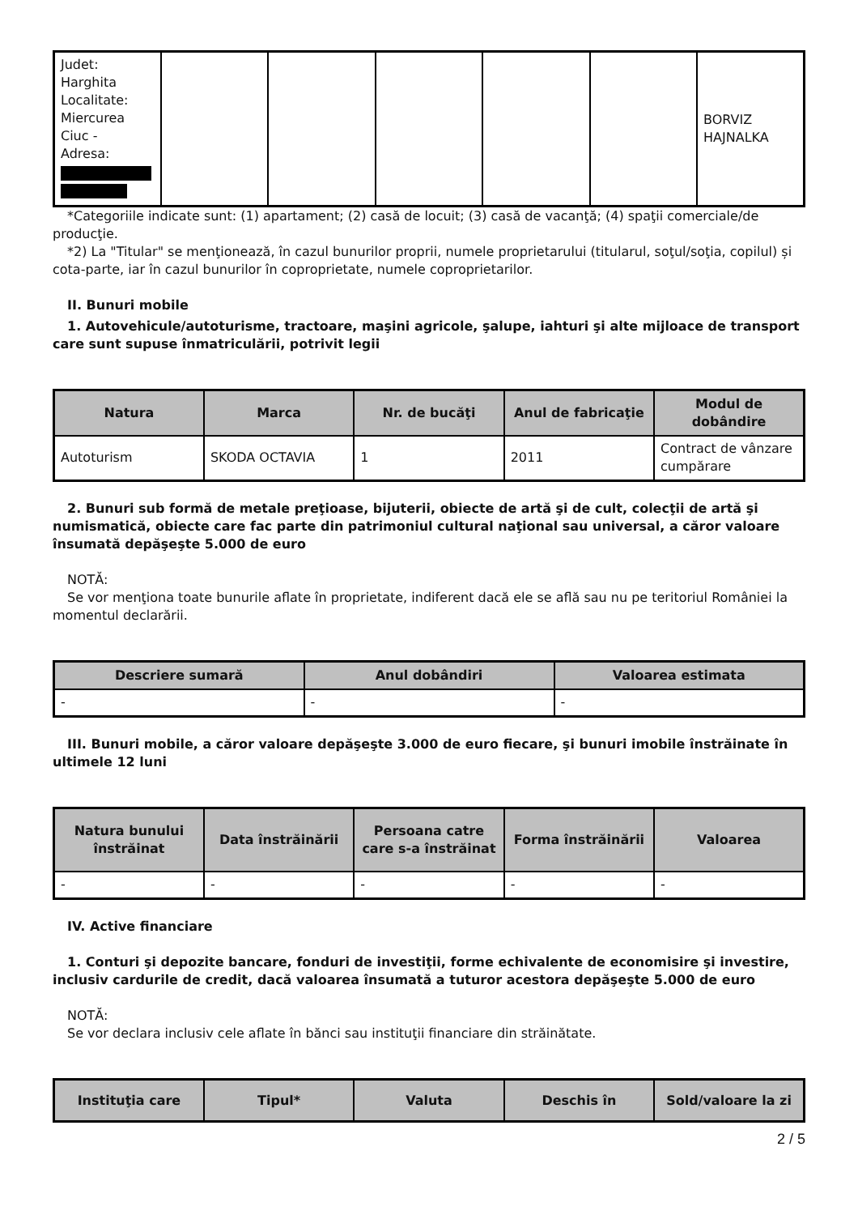| Judet: Harghita Localitate: Miercurea Ciuc - Adresa: | | | | | | BORVIZ HAJNALKA |
*Categoriile indicate sunt: (1) apartament; (2) casă de locuit; (3) casă de vacanţă; (4) spaţii comerciale/de producţie.
*2) La "Titular" se menţionează, în cazul bunurilor proprii, numele proprietarului (titularul, soţul/soţia, copilul) și cota-parte, iar în cazul bunurilor în coproprietate, numele coproprietarilor.
II. Bunuri mobile
1. Autovehicule/autoturisme, tractoare, maşini agricole, şalupe, iahturi şi alte mijloace de transport care sunt supuse înmatriculării, potrivit legii
| Natura | Marca | Nr. de bucăţi | Anul de fabricaţie | Modul de dobândire |
| --- | --- | --- | --- | --- |
| Autoturism | SKODA OCTAVIA | 1 | 2011 | Contract de vânzare cumpărare |
2. Bunuri sub formă de metale preţioase, bijuterii, obiecte de artă şi de cult, colecţii de artă şi numismatică, obiecte care fac parte din patrimoniul cultural naţional sau universal, a căror valoare însumată depăşeşte 5.000 de euro
NOTĂ:
Se vor menţiona toate bunurile aflate în proprietate, indiferent dacă ele se află sau nu pe teritoriul României la momentul declarării.
| Descriere sumară | Anul dobândiri | Valoarea estimata |
| --- | --- | --- |
| - | - | - |
III. Bunuri mobile, a căror valoare depăşeşte 3.000 de euro fiecare, şi bunuri imobile înstrăinate în ultimele 12 luni
| Natura bunului înstrăinat | Data înstrăinării | Persoana catre care s-a înstrăinat | Forma înstrăinării | Valoarea |
| --- | --- | --- | --- | --- |
| - | - | - | - | - |
IV. Active financiare
1. Conturi şi depozite bancare, fonduri de investiţii, forme echivalente de economisire şi investire, inclusiv cardurile de credit, dacă valoarea însumată a tuturor acestora depăşeşte 5.000 de euro
NOTĂ:
Se vor declara inclusiv cele aflate în bănci sau instituţii financiare din străinătate.
| Instituţia care | Tipul* | Valuta | Deschis în | Sold/valoare la zi |
| --- | --- | --- | --- | --- |
2 / 5